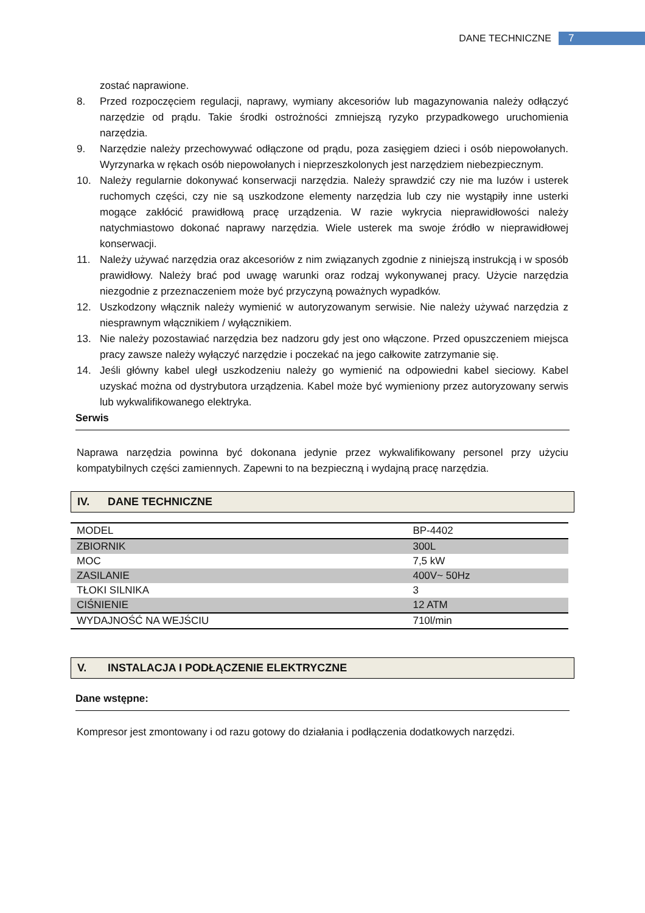DANE TECHNICZNE 7
zostać naprawione.
8. Przed rozpoczęciem regulacji, naprawy, wymiany akcesoriów lub magazynowania należy odłączyć narzędzie od prądu. Takie środki ostrożności zmniejszą ryzyko przypadkowego uruchomienia narzędzia.
9. Narzędzie należy przechowywać odłączone od prądu, poza zasięgiem dzieci i osób niepowołanych. Wyrzynarka w rękach osób niepowołanych i nieprzeszkolonych jest narzędziem niebezpiecznym.
10. Należy regularnie dokonywać konserwacji narzędzia. Należy sprawdzić czy nie ma luzów i usterek ruchomych części, czy nie są uszkodzone elementy narzędzia lub czy nie wystąpiły inne usterki mogące zakłócić prawidłową pracę urządzenia. W razie wykrycia nieprawidłowości należy natychmiastowo dokonać naprawy narzędzia. Wiele usterek ma swoje źródło w nieprawidłowej konserwacji.
11. Należy używać narzędzia oraz akcesoriów z nim związanych zgodnie z niniejszą instrukcją i w sposób prawidłowy. Należy brać pod uwagę warunki oraz rodzaj wykonywanej pracy. Użycie narzędzia niezgodnie z przeznaczeniem może być przyczyną poważnych wypadków.
12. Uszkodzony włącznik należy wymienić w autoryzowanym serwisie. Nie należy używać narzędzia z niesprawnym włącznikiem / wyłącznikiem.
13. Nie należy pozostawiać narzędzia bez nadzoru gdy jest ono włączone. Przed opuszczeniem miejsca pracy zawsze należy wyłączyć narzędzie i poczekać na jego całkowite zatrzymanie się.
14. Jeśli główny kabel uległ uszkodzeniu należy go wymienić na odpowiedni kabel sieciowy. Kabel uzyskać można od dystrybutora urządzenia. Kabel może być wymieniony przez autoryzowany serwis lub wykwalifikowanego elektryka.
Serwis
Naprawa narzędzia powinna być dokonana jedynie przez wykwalifikowany personel przy użyciu kompatybilnych części zamiennych. Zapewni to na bezpieczną i wydajną pracę narzędzia.
IV. DANE TECHNICZNE
| MODEL | BP-4402 |
| ZBIORNIK | 300L |
| MOC | 7,5 kW |
| ZASILANIE | 400V~ 50Hz |
| TŁOKI SILNIKA | 3 |
| CIŚNIENIE | 12 ATM |
| WYDAJNOŚĆ NA WEJŚCIU | 710l/min |
V. INSTALACJA I PODŁĄCZENIE ELEKTRYCZNE
Dane wstępne:
Kompresor jest zmontowany i od razu gotowy do działania i podłączenia dodatkowych narzędzi.